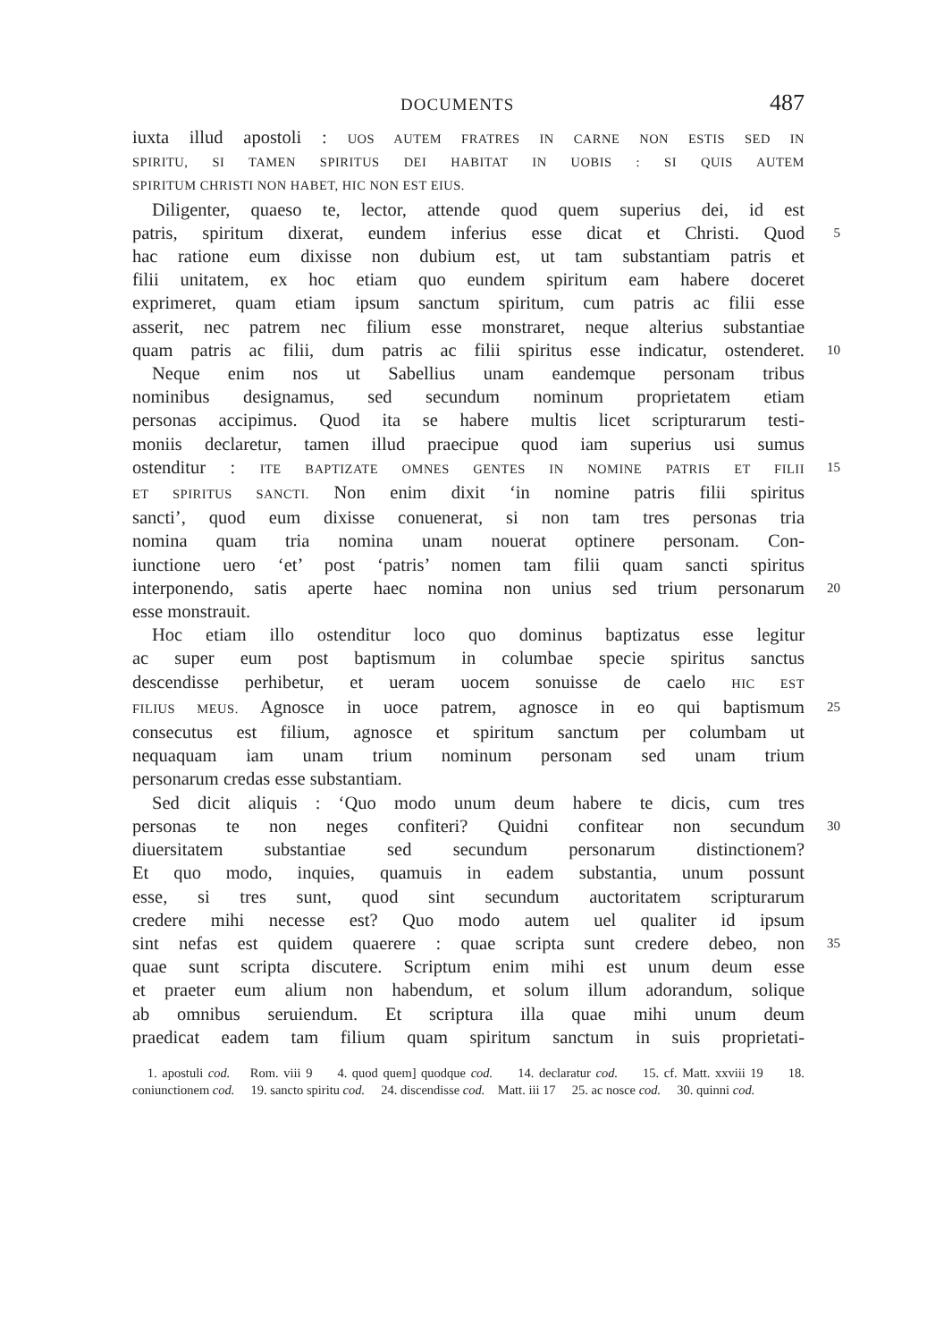DOCUMENTS 487
iuxta illud apostoli : UOS AUTEM FRATRES IN CARNE NON ESTIS SED IN
SPIRITU, SI TAMEN SPIRITUS DEI HABITAT IN UOBIS : SI QUIS AUTEM
SPIRITUM CHRISTI NON HABET, HIC NON EST EIUS.
Diligenter, quaeso te, lector, attende quod quem superius dei, id est
patris, spiritum dixerat, eundem inferius esse dicat et Christi. Quod
5
hac ratione eum dixisse non dubium est, ut tam substantiam patris et
filii unitatem, ex hoc etiam quo eundem spiritum eam habere doceret
exprimeret, quam etiam ipsum sanctum spiritum, cum patris ac filii esse
asserit, nec patrem nec filium esse monstraret, neque alterius substantiae
quam patris ac filii, dum patris ac filii spiritus esse indicatur, ostenderet.
10
Neque enim nos ut Sabellius unam eandemque personam tribus
nominibus designamus, sed secundum nominum proprietatem etiam
personas accipimus. Quod ita se habere multis licet scripturarum testi-
moniis declaretur, tamen illud praecipue quod iam superius usi sumus
ostenditur : ITE BAPTIZATE OMNES GENTES IN NOMINE PATRIS ET FILII
15
ET SPIRITUS SANCTI. Non enim dixit ‘in nomine patris filii spiritus
sancti’, quod eum dixisse conuenerat, si non tam tres personas tria
nomina quam tria nomina unam nouerat optinere personam. Con-
iunctione uero ‘et’ post ‘patris’ nomen tam filii quam sancti spiritus
interponendo, satis aperte haec nomina non unius sed trium personarum
20
esse monstrauit.
Hoc etiam illo ostenditur loco quo dominus baptizatus esse legitur
ac super eum post baptismum in columbae specie spiritus sanctus
descendisse perhibetur, et ueram uocem sonuisse de caelo HIC EST
FILIUS MEUS. Agnosce in uoce patrem, agnosce in eo qui baptismum
25
consecutus est filium, agnosce et spiritum sanctum per columbam ut
nequaquam iam unam trium nominum personam sed unam trium
personarum credas esse substantiam.
Sed dicit aliquis : ‘Quo modo unum deum habere te dicis, cum tres
personas te non neges confiteri? Quidni confitear non secundum
30
diuersitatem substantiae sed secundum personarum distinctionem?
Et quo modo, inquies, quamuis in eadem substantia, unum possunt
esse, si tres sunt, quod sint secundum auctoritatem scripturarum
credere mihi necesse est? Quo modo autem uel qualiter id ipsum
sint nefas est quidem quaerere : quae scripta sunt credere debeo, non
35
quae sunt scripta discutere. Scriptum enim mihi est unum deum esse
et praeter eum alium non habendum, et solum illum adorandum, solique
ab omnibus seruiendum. Et scriptura illa quae mihi unum deum
praedicat eadem tam filium quam spiritum sanctum in suis proprietati-
1. apostuli cod. Rom. viii 9 4. quod quem] quodque cod. 14. declaratur cod. 15. cf. Matt. xxviii 19 18. coniunctionem cod. 19. sancto spiritu cod. 24. discendisse cod. Matt. iii 17 25. ac nosce cod. 30. quinni cod.